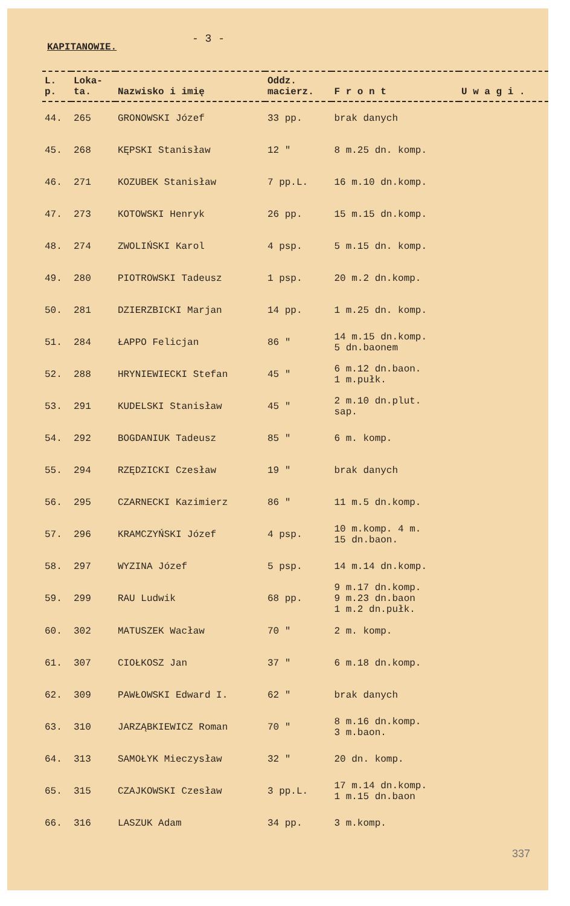KAPITANOWIE.
- 3 -
| L. p. | Loka- ta. | Nazwisko i imię | Oddz. macierz. | F r o n t | U w a g i . |
| --- | --- | --- | --- | --- | --- |
| 44. | 265 | GRONOWSKI Józef | 33 pp. | brak danych | |
| 45. | 268 | KĘPSKI Stanisław | 12 " | 8 m.25 dn. komp. | |
| 46. | 271 | KOZUBEK Stanisław | 7 pp.L. | 16 m.10 dn.komp. | |
| 47. | 273 | KOTOWSKI Henryk | 26 pp. | 15 m.15 dn.komp. | |
| 48. | 274 | ZWOLIŃSKI Karol | 4 psp. | 5 m.15 dn. komp. | |
| 49. | 280 | PIOTROWSKI Tadeusz | 1 psp. | 20 m.2 dn.komp. | |
| 50. | 281 | DZIERZBICKI Marjan | 14 pp. | 1 m.25 dn. komp. | |
| 51. | 284 | ŁAPPO Felicjan | 86 " | 14 m.15 dn.komp. 5 dn.baonem | |
| 52. | 288 | HRYNIEWIECKI Stefan | 45 " | 6 m.12 dn.baon. 1 m.pułk. | |
| 53. | 291 | KUDELSKI Stanisław | 45 " | 2 m.10 dn.plut. sap. | |
| 54. | 292 | BOGDANIUK Tadeusz | 85 " | 6 m. komp. | |
| 55. | 294 | RZĘDZICKI Czesław | 19 " | brak danych | |
| 56. | 295 | CZARNECKI Kazimierz | 86 " | 11 m.5 dn.komp. | |
| 57. | 296 | KRAMCZYŃSKI Józef | 4 psp. | 10 m.komp. 4 m. 15 dn.baon. | |
| 58. | 297 | WYZINA Józef | 5 psp. | 14 m.14 dn.komp. | |
| 59. | 299 | RAU Ludwik | 68 pp. | 9 m.17 dn.komp. 9 m.23 dn.baon 1 m.2 dn.pułk. | |
| 60. | 302 | MATUSZEK Wacław | 70 " | 2 m. komp. | |
| 61. | 307 | CIOŁKOSZ Jan | 37 " | 6 m.18 dn.komp. | |
| 62. | 309 | PAWŁOWSKI Edward I. | 62 " | brak danych | |
| 63. | 310 | JARZĄBKIEWICZ Roman | 70 " | 8 m.16 dn.komp. 3 m.baon. | |
| 64. | 313 | SAMOŁYK Mieczysław | 32 " | 20 dn. komp. | |
| 65. | 315 | CZAJKOWSKI Czesław | 3 pp.L. | 17 m.14 dn.komp. 1 m.15 dn.baon | |
| 66. | 316 | LASZUK Adam | 34 pp. | 3 m.komp. | |
337